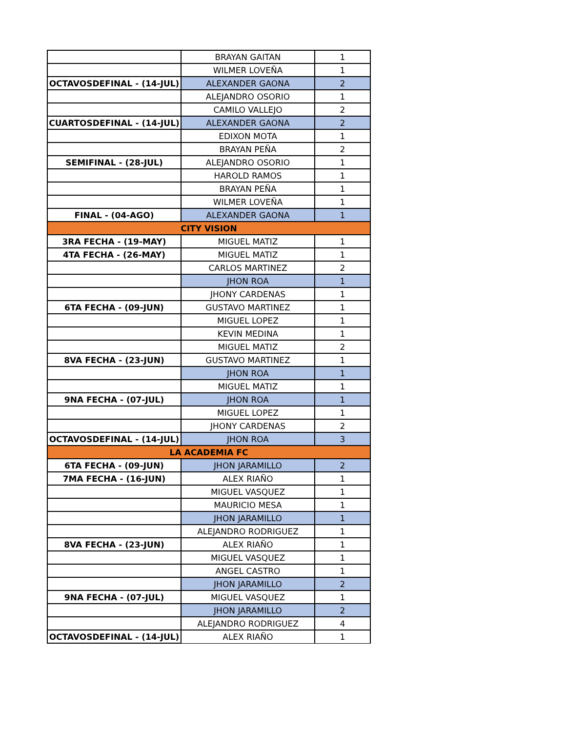| | BRAYAN GAITAN | 1 |
| | WILMER LOVEÑA | 1 |
| OCTAVOSDEFINAL - (14-JUL) | ALEXANDER GAONA | 2 |
| | ALEJANDRO OSORIO | 1 |
| | CAMILO VALLEJO | 2 |
| CUARTOSDEFINAL - (14-JUL) | ALEXANDER GAONA | 2 |
| | EDIXON MOTA | 1 |
| | BRAYAN PEÑA | 2 |
| SEMIFINAL - (28-JUL) | ALEJANDRO OSORIO | 1 |
| | HAROLD RAMOS | 1 |
| | BRAYAN PEÑA | 1 |
| | WILMER LOVEÑA | 1 |
| FINAL - (04-AGO) | ALEXANDER GAONA | 1 |
| CITY VISION | | |
| 3RA FECHA - (19-MAY) | MIGUEL MATIZ | 1 |
| 4TA FECHA - (26-MAY) | MIGUEL MATIZ | 1 |
| | CARLOS MARTINEZ | 2 |
| | JHON ROA | 1 |
| | JHONY CARDENAS | 1 |
| 6TA FECHA - (09-JUN) | GUSTAVO MARTINEZ | 1 |
| | MIGUEL LOPEZ | 1 |
| | KEVIN MEDINA | 1 |
| | MIGUEL MATIZ | 2 |
| 8VA FECHA - (23-JUN) | GUSTAVO MARTINEZ | 1 |
| | JHON ROA | 1 |
| | MIGUEL MATIZ | 1 |
| 9NA FECHA - (07-JUL) | JHON ROA | 1 |
| | MIGUEL LOPEZ | 1 |
| | JHONY CARDENAS | 2 |
| OCTAVOSDEFINAL - (14-JUL) | JHON ROA | 3 |
| LA ACADEMIA FC | | |
| 6TA FECHA - (09-JUN) | JHON JARAMILLO | 2 |
| 7MA FECHA - (16-JUN) | ALEX RIAÑO | 1 |
| | MIGUEL VASQUEZ | 1 |
| | MAURICIO MESA | 1 |
| | JHON JARAMILLO | 1 |
| | ALEJANDRO RODRIGUEZ | 1 |
| 8VA FECHA - (23-JUN) | ALEX RIAÑO | 1 |
| | MIGUEL VASQUEZ | 1 |
| | ANGEL CASTRO | 1 |
| | JHON JARAMILLO | 2 |
| 9NA FECHA - (07-JUL) | MIGUEL VASQUEZ | 1 |
| | JHON JARAMILLO | 2 |
| | ALEJANDRO RODRIGUEZ | 4 |
| OCTAVOSDEFINAL - (14-JUL) | ALEX RIAÑO | 1 |